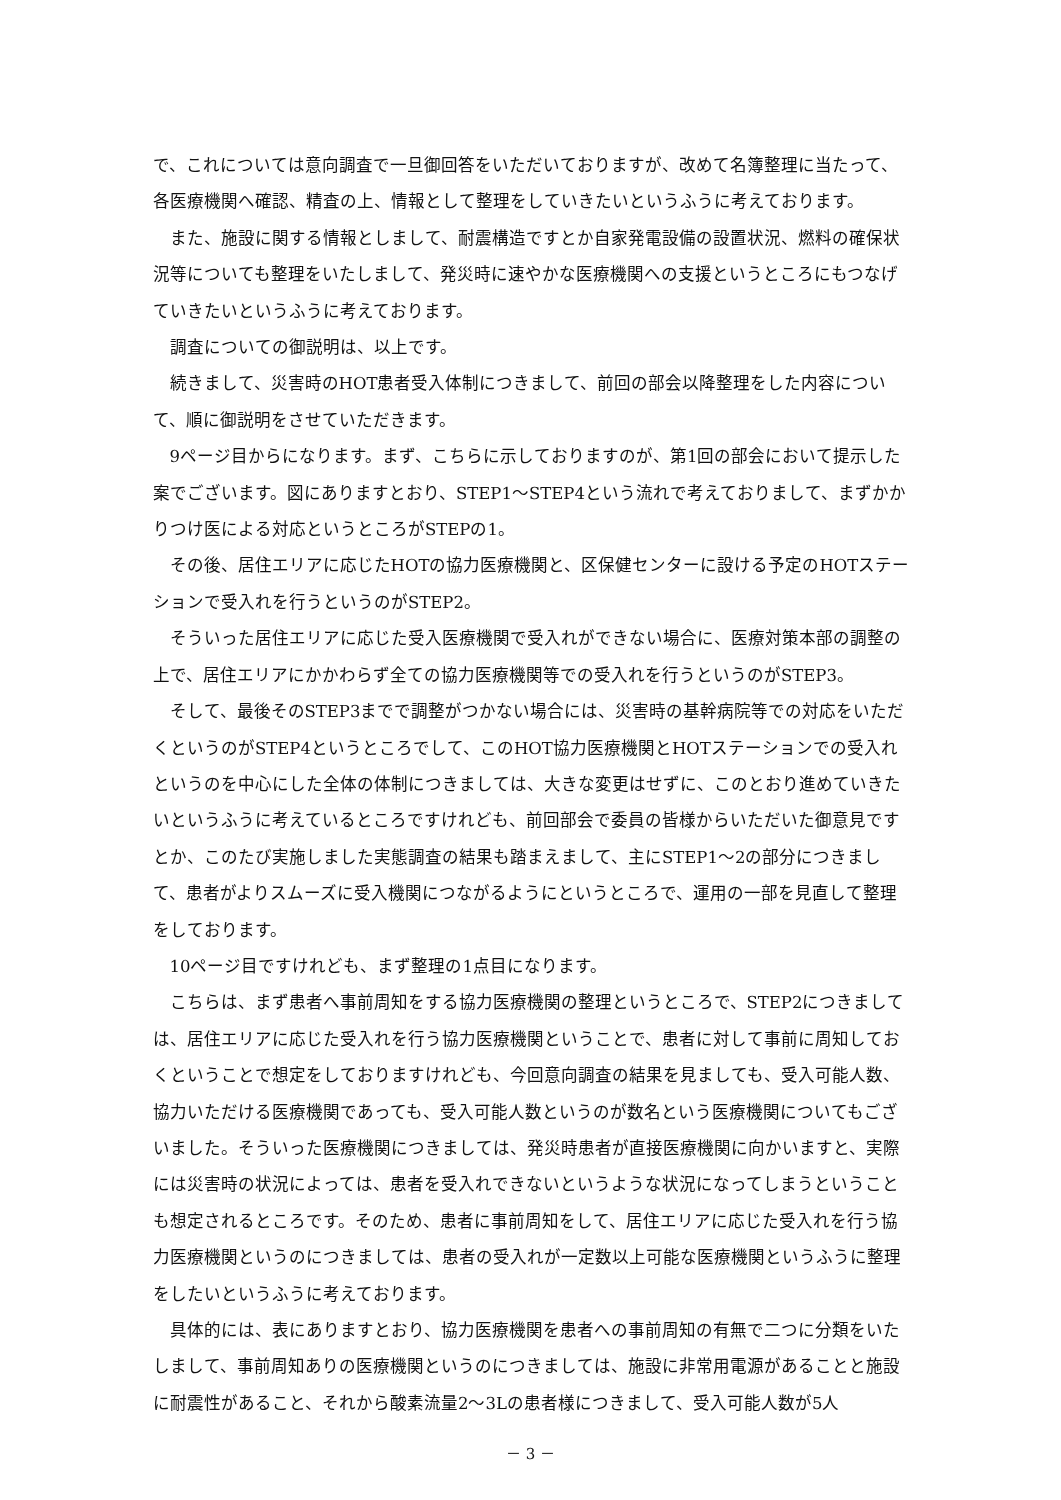で、これについては意向調査で一旦御回答をいただいておりますが、改めて名簿整理に当たって、各医療機関へ確認、精査の上、情報として整理をしていきたいというふうに考えております。
また、施設に関する情報としまして、耐震構造ですとか自家発電設備の設置状況、燃料の確保状況等についても整理をいたしまして、発災時に速やかな医療機関への支援というところにもつなげていきたいというふうに考えております。
調査についての御説明は、以上です。
続きまして、災害時のHOT患者受入体制につきまして、前回の部会以降整理をした内容について、順に御説明をさせていただきます。
9ページ目からになります。まず、こちらに示しておりますのが、第1回の部会において提示した案でございます。図にありますとおり、STEP1～STEP4という流れで考えておりまして、まずかかりつけ医による対応というところがSTEPの1。
その後、居住エリアに応じたHOTの協力医療機関と、区保健センターに設ける予定のHOTステーションで受入れを行うというのがSTEP2。
そういった居住エリアに応じた受入医療機関で受入れができない場合に、医療対策本部の調整の上で、居住エリアにかかわらず全ての協力医療機関等での受入れを行うというのがSTEP3。
そして、最後そのSTEP3までで調整がつかない場合には、災害時の基幹病院等での対応をいただくというのがSTEP4というところでして、このHOT協力医療機関とHOTステーションでの受入れというのを中心にした全体の体制につきましては、大きな変更はせずに、このとおり進めていきたいというふうに考えているところですけれども、前回部会で委員の皆様からいただいた御意見ですとか、このたび実施しました実態調査の結果も踏まえまして、主にSTEP1～2の部分につきまして、患者がよりスムーズに受入機関につながるようにというところで、運用の一部を見直して整理をしております。
10ページ目ですけれども、まず整理の1点目になります。
こちらは、まず患者へ事前周知をする協力医療機関の整理というところで、STEP2につきましては、居住エリアに応じた受入れを行う協力医療機関ということで、患者に対して事前に周知しておくということで想定をしておりますけれども、今回意向調査の結果を見ましても、受入可能人数、協力いただける医療機関であっても、受入可能人数というのが数名という医療機関についてもございました。そういった医療機関につきましては、発災時患者が直接医療機関に向かいますと、実際には災害時の状況によっては、患者を受入れできないというような状況になってしまうということも想定されるところです。そのため、患者に事前周知をして、居住エリアに応じた受入れを行う協力医療機関というのにつきましては、患者の受入れが一定数以上可能な医療機関というふうに整理をしたいというふうに考えております。
具体的には、表にありますとおり、協力医療機関を患者への事前周知の有無で二つに分類をいたしまして、事前周知ありの医療機関というのにつきましては、施設に非常用電源があることと施設に耐震性があること、それから酸素流量2～3Lの患者様につきまして、受入可能人数が5人
－ 3 －